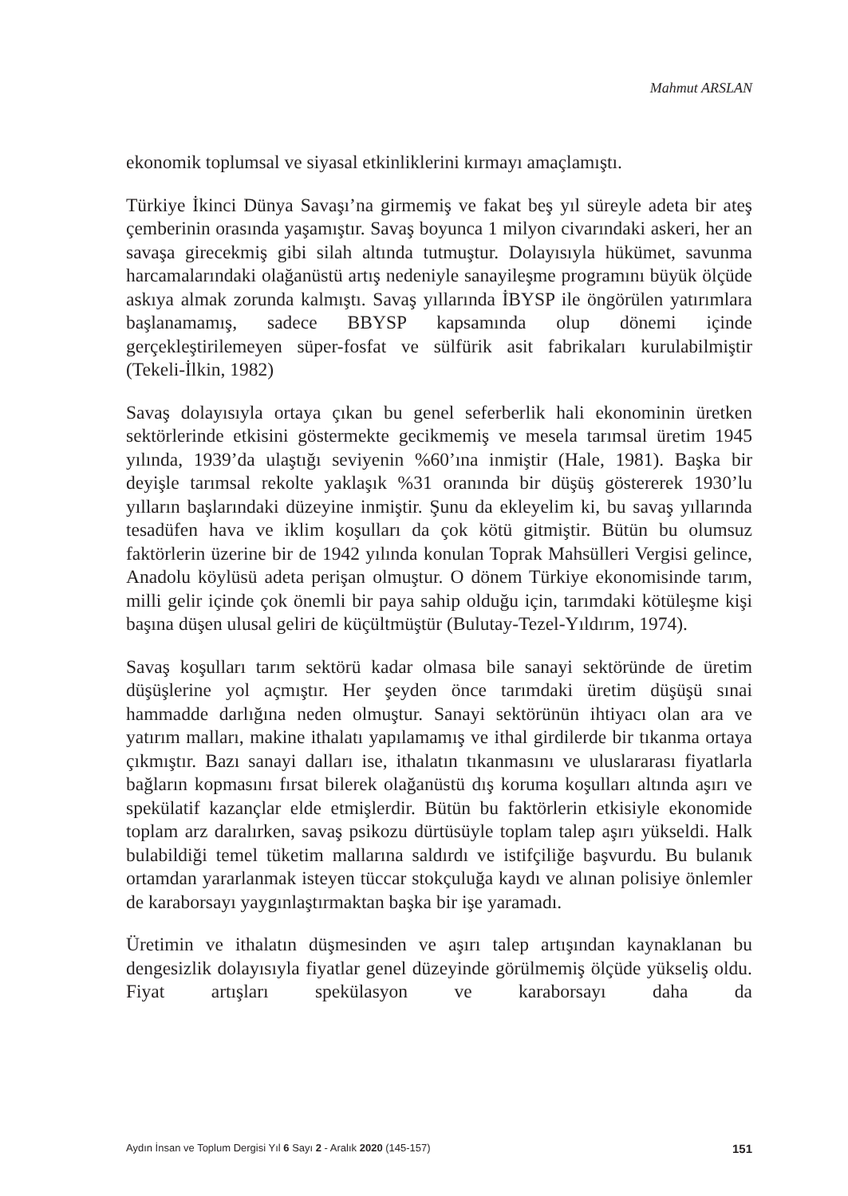Mahmut ARSLAN
ekonomik toplumsal ve siyasal etkinliklerini kırmayı amaçlamıştı.
Türkiye İkinci Dünya Savaşı’na girmemiş ve fakat beş yıl süreyle adeta bir ateş çemberinin orasında yaşamıştır. Savaş boyunca 1 milyon civarındaki askeri, her an savaşa girecekmiş gibi silah altında tutmuştur. Dolayısıyla hükümet, savunma harcamalarındaki olağanüstü artış nedeniyle sanayileşme programını büyük ölçüde askıya almak zorunda kalmıştı. Savaş yıllarında İBYSP ile öngörülen yatırımlara başlanamamış, sadece BBYSP kapsamında olup dönemi içinde gerçekleştirilemeyen süper-fosfat ve sülfürik asit fabrikaları kurulabilmiştir (Tekeli-İlkin, 1982)
Savaş dolayısıyla ortaya çıkan bu genel seferberlik hali ekonominin üretken sektörlerinde etkisini göstermekte gecikmemiş ve mesela tarımsal üretim 1945 yılında, 1939’da ulaştığı seviyenin %60’ına inmiştir (Hale, 1981). Başka bir deyişle tarımsal rekolte yaklaşık %31 oranında bir düşüş göstererek 1930’lu yılların başlarındaki düzeyine inmiştir. Şunu da ekleyelim ki, bu savaş yıllarında tesadüfen hava ve iklim koşulları da çok kötü gitmiştir. Bütün bu olumsuz faktörlerin üzerine bir de 1942 yılında konulan Toprak Mahsülleri Vergisi gelince, Anadolu köylüsü adeta perişan olmuştur. O dönem Türkiye ekonomisinde tarım, milli gelir içinde çok önemli bir paya sahip olduğu için, tarımdaki kötüleşme kişi başına düşen ulusal geliri de küçültmüştür (Bulutay-Tezel-Yıldırım, 1974).
Savaş koşulları tarım sektörü kadar olmasa bile sanayi sektöründe de üretim düşüşlerine yol açmıştır. Her şeyden önce tarımdaki üretim düşüşü sınai hammadde darlığına neden olmuştur. Sanayi sektörünün ihtiyacı olan ara ve yatırım malları, makine ithalatı yapılamamış ve ithal girdilerde bir tıkanma ortaya çıkmıştır. Bazı sanayi dalları ise, ithalatın tıkanmasını ve uluslararası fiyatlarla bağların kopmasını fırsat bilerek olağanüstü dış koruma koşulları altında aşırı ve spekülatif kazançlar elde etmişlerdir. Bütün bu faktörlerin etkisiyle ekonomide toplam arz daralırken, savaş psikozu dürtüsüyle toplam talep aşırı yükseldi. Halk bulabildiği temel tüketim mallarına saldırdı ve istifçiliğe başvurdu. Bu bulanık ortamdan yararlanmak isteyen tüccar stokçuluğa kaydı ve alınan polisiye önlemler de karaborsayı yaygınlaştırmaktan başka bir işe yaramadı.
Üretimin ve ithalatın düşmesinden ve aşırı talep artışından kaynaklanan bu dengesizlik dolayısıyla fiyatlar genel düzeyinde görülmemiş ölçüde yükseliş oldu. Fiyat artışları spekülasyon ve karaborsayı daha da
Aydın İnsan ve Toplum Dergisi Yıl 6 Sayı 2 - Aralık 2020 (145-157) 151